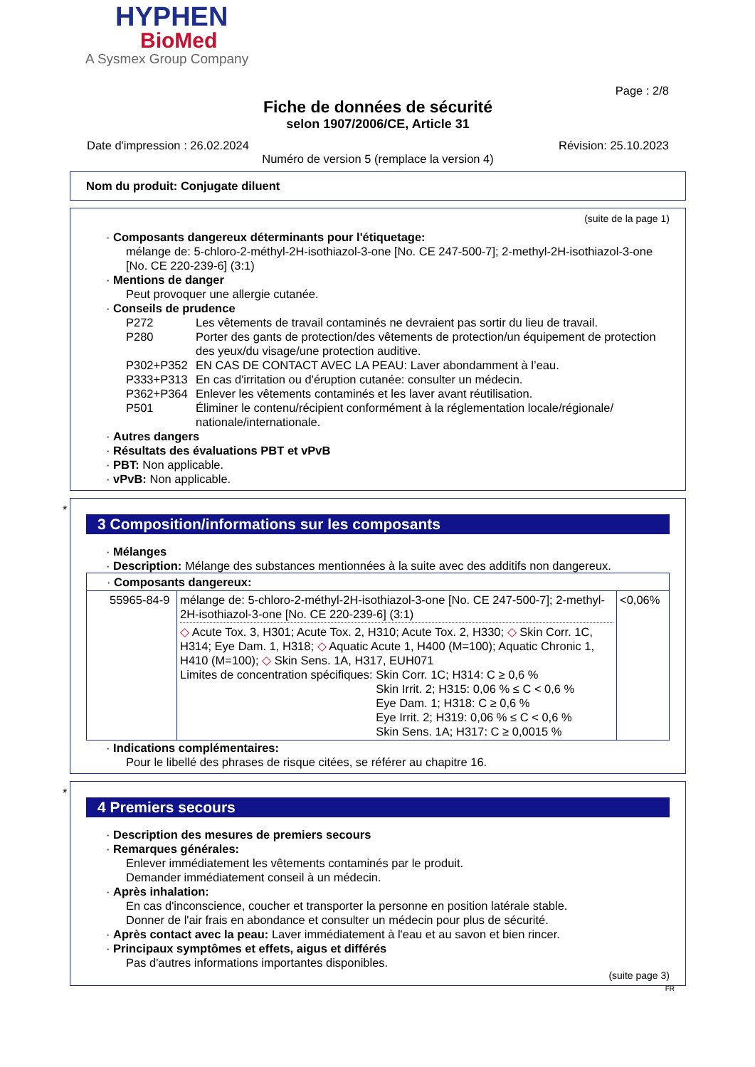HYPHEN
BioMed
A Sysmex Group Company
Page : 2/8
Fiche de données de sécurité
selon 1907/2006/CE, Article 31
Date d'impression : 26.02.2024 Révision: 25.10.2023
Numéro de version 5 (remplace la version 4)
Nom du produit: Conjugate diluent
(suite de la page 1)
· Composants dangereux déterminants pour l'étiquetage:
mélange de: 5-chloro-2-méthyl-2H-isothiazol-3-one [No. CE 247-500-7]; 2-methyl-2H-isothiazol-3-one [No. CE 220-239-6] (3:1)
· Mentions de danger
Peut provoquer une allergie cutanée.
· Conseils de prudence
P272 Les vêtements de travail contaminés ne devraient pas sortir du lieu de travail.
P280 Porter des gants de protection/des vêtements de protection/un équipement de protection des yeux/du visage/une protection auditive.
P302+P352 EN CAS DE CONTACT AVEC LA PEAU: Laver abondamment à l’eau.
P333+P313 En cas d'irritation ou d'éruption cutanée: consulter un médecin.
P362+P364 Enlever les vêtements contaminés et les laver avant réutilisation.
P501 Éliminer le contenu/récipient conformément à la réglementation locale/régionale/ nationale/internationale.
· Autres dangers
· Résultats des évaluations PBT et vPvB
· PBT: Non applicable.
· vPvB: Non applicable.
*
3 Composition/informations sur les composants
· Mélanges
· Description: Mélange des substances mentionnées à la suite avec des additifs non dangereux.
| · Composants dangereux: | | |
| 55965-84-9 | mélange de: 5-chloro-2-méthyl-2H-isothiazol-3-one [No. CE 247-500-7]; 2-methyl-2H-isothiazol-3-one [No. CE 220-239-6] (3:1) ◇ Acute Tox. 3, H301; Acute Tox. 2, H310; Acute Tox. 2, H330; ◇ Skin Corr. 1C, H314; Eye Dam. 1, H318; ◇ Aquatic Acute 1, H400 (M=100); Aquatic Chronic 1, H410 (M=100); ◇ Skin Sens. 1A, H317, EUH071 Limites de concentration spécifiques: Skin Corr. 1C; H314: C ≥ 0,6 % Skin Irrit. 2; H315: 0,06 % ≤ C < 0,6 % Eye Dam. 1; H318: C ≥ 0,6 % Eye Irrit. 2; H319: 0,06 % ≤ C < 0,6 % Skin Sens. 1A; H317: C ≥ 0,0015 % | <0,06% |
· Indications complémentaires:
Pour le libellé des phrases de risque citées, se référer au chapitre 16.
*
4 Premiers secours
· Description des mesures de premiers secours
· Remarques générales:
Enlever immédiatement les vêtements contaminés par le produit.
Demander immédiatement conseil à un médecin.
· Après inhalation:
En cas d'inconscience, coucher et transporter la personne en position latérale stable.
Donner de l'air frais en abondance et consulter un médecin pour plus de sécurité.
· Après contact avec la peau: Laver immédiatement à l'eau et au savon et bien rincer.
· Principaux symptômes et effets, aigus et différés
Pas d'autres informations importantes disponibles.
(suite page 3)
FR